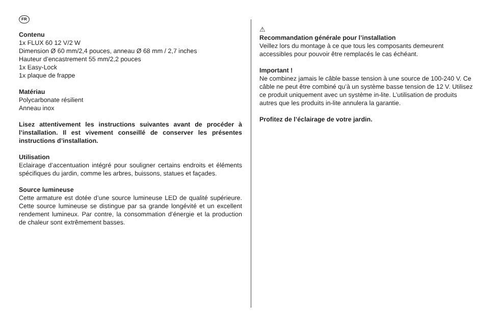FR
Contenu
1x FLUX 60 12 V/2 W
Dimension Ø 60 mm/2,4 pouces, anneau Ø 68 mm / 2,7 inches
Hauteur d’encastrement 55 mm/2,2 pouces
1x Easy-Lock
1x plaque de frappe
Matériau
Polycarbonate résilient
Anneau inox
Lisez attentivement les instructions suivantes avant de procéder à l’installation. Il est vivement conseillé de conserver les présentes instructions d’installation.
Utilisation
Eclairage d’accentuation intégré pour souligner certains endroits et éléments spécifiques du jardin, comme les arbres, buissons, statues et façades.
Source lumineuse
Cette armature est dotée d’une source lumineuse LED de qualité supérieure. Cette source lumineuse se distingue par sa grande longévité et un excellent rendement lumineux. Par contre, la consommation d’énergie et la production de chaleur sont extrêmement basses.
⚠
Recommandation générale pour l’installation
Veillez lors du montage à ce que tous les composants demeurent accessibles pour pouvoir être remplacés le cas échéant.
Important !
Ne combinez jamais le câble basse tension à une source de 100-240 V. Ce câble ne peut être combiné qu’à un système basse tension de 12 V. Utilisez ce produit uniquement avec un système in-lite. L’utilisation de produits autres que les produits in-lite annulera la garantie.
Profitez de l’éclairage de votre jardin.